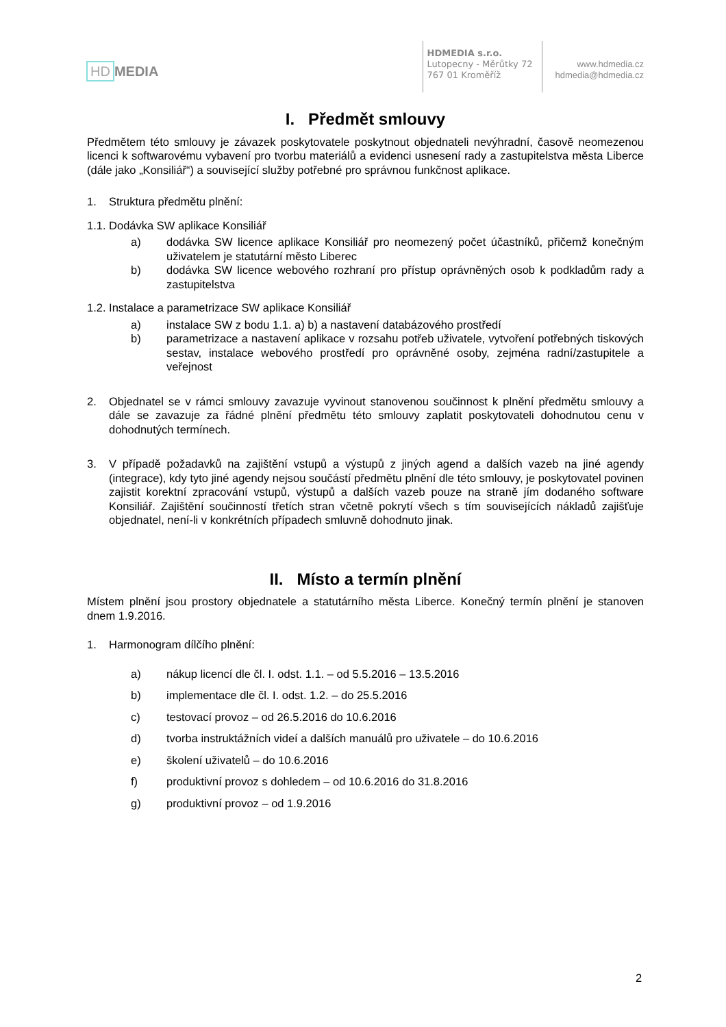HD MEDIA
HDMEDIA s.r.o.
Lutopecny - Měrůtky 72
767 01 Kroměříž
www.hdmedia.cz
hdmedia@hdmedia.cz
I. Předmět smlouvy
Předmětem této smlouvy je závazek poskytovatele poskytnout objednateli nevýhradní, časově neomezenou licenci k softwarovému vybavení pro tvorbu materiálů a evidenci usnesení rady a zastupitelstva města Liberce (dále jako „Konsiliář“) a související služby potřebné pro správnou funkčnost aplikace.
1. Struktura předmětu plnění:
1.1. Dodávka SW aplikace Konsiliář
a) dodávka SW licence aplikace Konsiliář pro neomezený počet účastníků, přičemž konečným uživatelem je statutární město Liberec
b) dodávka SW licence webového rozhraní pro přístup oprávněných osob k podkladům rady a zastupitelstva
1.2. Instalace a parametrizace SW aplikace Konsiliář
a) instalace SW z bodu 1.1. a) b) a nastavení databázového prostředí
b) parametrizace a nastavení aplikace v rozsahu potřeb uživatele, vytvoření potřebných tiskových sestav, instalace webového prostředí pro oprávněné osoby, zejména radní/zastupitele a veřejnost
2. Objednatel se v rámci smlouvy zavazuje vyvinout stanovenou součinnost k plnění předmětu smlouvy a dále se zavazuje za řádné plnění předmětu této smlouvy zaplatit poskytovateli dohodnutou cenu v dohodnutých termínech.
3. V případě požadavků na zajištění vstupů a výstupů z jiných agend a dalších vazeb na jiné agendy (integrace), kdy tyto jiné agendy nejsou součástí předmětu plnění dle této smlouvy, je poskytovatel povinen zajistit korektní zpracování vstupů, výstupů a dalších vazeb pouze na straně jím dodaného software Konsiliář. Zajištění součinností třetích stran včetně pokrytí všech s tím souvisejících nákladů zajišťuje objednatel, není-li v konkrétních případech smluvně dohodnuto jinak.
II. Místo a termín plnění
Místem plnění jsou prostory objednatele a statutárního města Liberce. Konečný termín plnění je stanoven dnem 1.9.2016.
1. Harmonogram dílčího plnění:
a) nákup licencí dle čl. I. odst. 1.1. – od 5.5.2016 – 13.5.2016
b) implementace dle čl. I. odst. 1.2. – do 25.5.2016
c) testovací provoz – od 26.5.2016 do 10.6.2016
d) tvorba instruktážních videí a dalších manuálů pro uživatele – do 10.6.2016
e) školení uživatelů – do 10.6.2016
f) produktivní provoz s dohledem – od 10.6.2016 do 31.8.2016
g) produktivní provoz – od 1.9.2016
2